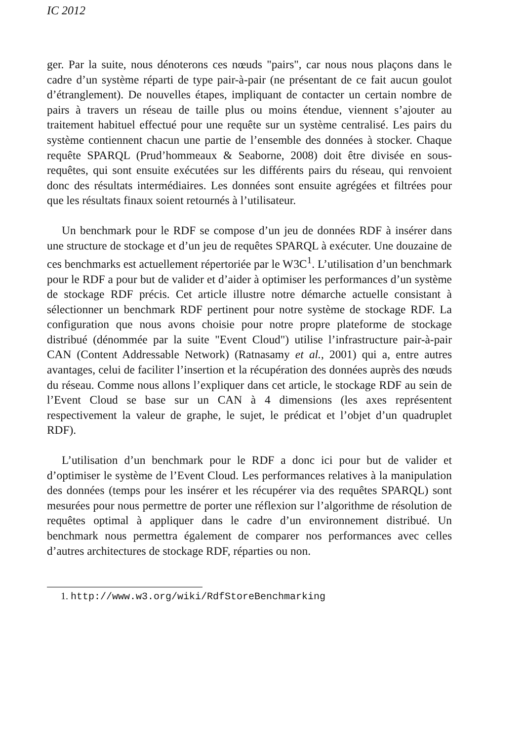IC 2012
ger. Par la suite, nous dénoterons ces nœuds "pairs", car nous nous plaçons dans le cadre d’un système réparti de type pair-à-pair (ne présentant de ce fait aucun goulot d’étranglement). De nouvelles étapes, impliquant de contacter un certain nombre de pairs à travers un réseau de taille plus ou moins étendue, viennent s’ajouter au traitement habituel effectué pour une requête sur un système centralisé. Les pairs du système contiennent chacun une partie de l’ensemble des données à stocker. Chaque requête SPARQL (Prud’hommeaux & Seaborne, 2008) doit être divisée en sous-requêtes, qui sont ensuite exécutées sur les différents pairs du réseau, qui renvoient donc des résultats intermédiaires. Les données sont ensuite agrégées et filtrées pour que les résultats finaux soient retournés à l’utilisateur.
Un benchmark pour le RDF se compose d’un jeu de données RDF à insérer dans une structure de stockage et d’un jeu de requêtes SPARQL à exécuter. Une douzaine de ces benchmarks est actuellement répertoriée par le W3C<sup>1</sup>. L’utilisation d’un benchmark pour le RDF a pour but de valider et d’aider à optimiser les performances d’un système de stockage RDF précis. Cet article illustre notre démarche actuelle consistant à sélectionner un benchmark RDF pertinent pour notre système de stockage RDF. La configuration que nous avons choisie pour notre propre plateforme de stockage distribué (dénommée par la suite "Event Cloud") utilise l’infrastructure pair-à-pair CAN (Content Addressable Network) (Ratnasamy et al., 2001) qui a, entre autres avantages, celui de faciliter l’insertion et la récupération des données auprès des nœuds du réseau. Comme nous allons l’expliquer dans cet article, le stockage RDF au sein de l’Event Cloud se base sur un CAN à 4 dimensions (les axes représentent respectivement la valeur de graphe, le sujet, le prédicat et l’objet d’un quadruplet RDF).
L’utilisation d’un benchmark pour le RDF a donc ici pour but de valider et d’optimiser le système de l’Event Cloud. Les performances relatives à la manipulation des données (temps pour les insérer et les récupérer via des requêtes SPARQL) sont mesurées pour nous permettre de porter une réflexion sur l’algorithme de résolution de requêtes optimal à appliquer dans le cadre d’un environnement distribué. Un benchmark nous permettra également de comparer nos performances avec celles d’autres architectures de stockage RDF, réparties ou non.
1. http://www.w3.org/wiki/RdfStoreBenchmarking